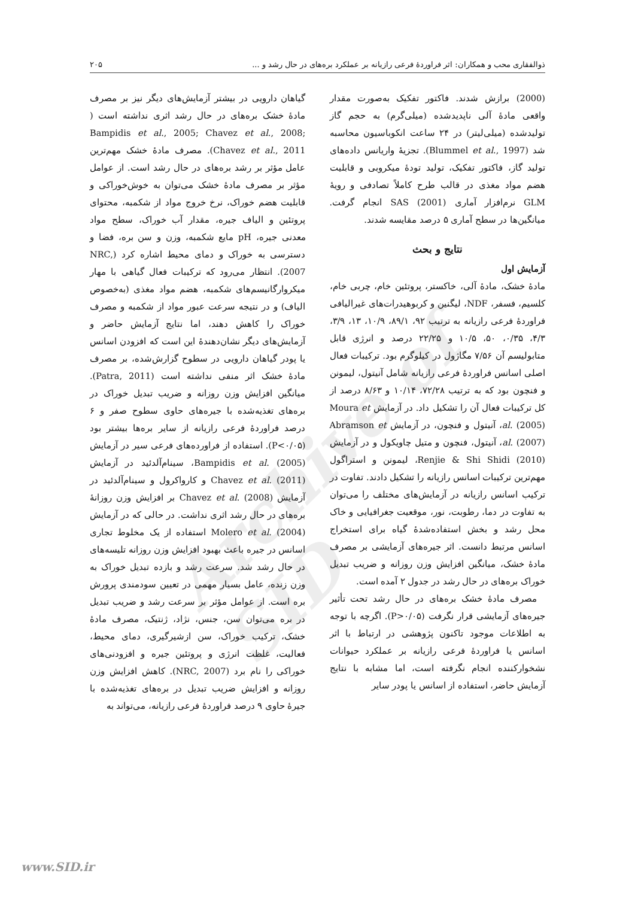ذوالفقاری محب و همکاران: اثر فراوردهٔ فرعی رازیانه بر عملکرد بره‌های در حال رشد و ... ۲۰۵
Archive of SID
(2000) برازش شدند. فاکتور تفکیک به‌صورت مقدار واقعی مادهٔ آلی ناپدیدشده (میلی‌گرم) به حجم گاز تولیدشده (میلی‌لیتر) در ۲۴ ساعت انکوباسیون محاسبه شد (Blummel et al., 1997). تجزیهٔ واریانس داده‌های تولید گاز، فاکتور تفکیک، تولید تودهٔ میکروبی و قابلیت هضم مواد مغذی در قالب طرح کاملاً تصادفی و رویهٔ GLM نرم‌افزار آماری SAS (2001) انجام گرفت. میانگین‌ها در سطح آماری ۵ درصد مقایسه شدند.
نتایج و بحث
آزمایش اول
مادهٔ خشک، مادهٔ آلی، خاکستر، پروتئین خام، چربی خام، کلسیم، فسفر، NDF، لیگنین و کربوهیدرات‌های غیرالیافی فراوردهٔ فرعی رازیانه به ترتیب ۹۲، ۸۹/۱، ۱۰/۹، ۱۳، ۳/۹، ۴/۳، ۰/۳۵، ۵۰، ۱۰/۵ و ۲۲/۲۵ درصد و انرژی قابل متابولیسم آن ۷/۵۶ مگاژول در کیلوگرم بود. ترکیبات فعال اصلی اسانس فراوردهٔ فرعی رازیانه شامل آنیتول، لیمونن و فنچون بود که به ترتیب ۷۲/۲۸، ۱۰/۱۴ و ۸/۶۳ درصد از کل ترکیبات فعال آن را تشکیل داد. در آزمایش Moura et al. (2005)، آنیتول و فنچون، در آزمایش Abramson et al. (2007)، آنیتول، فنچون و متیل چاویکول و در آزمایش Renjie & Shi Shidi (2010)، لیمونن و استراگول مهم‌ترین ترکیبات اسانس رازیانه را تشکیل دادند. تفاوت در ترکیب اسانس رازیانه در آزمایش‌های مختلف را می‌توان به تفاوت در دما، رطوبت، نور، موقعیت جغرافیایی و خاک محل رشد و بخش استفاده‌شدهٔ گیاه برای استخراج اسانس مرتبط دانست. اثر جیره‌های آزمایشی بر مصرف مادهٔ خشک، میانگین افزایش وزن روزانه و ضریب تبدیل خوراک بره‌های در حال رشد در جدول ۲ آمده است.
مصرف مادهٔ خشک بره‌های در حال رشد تحت تأثیر جیره‌های آزمایشی قرار نگرفت (P>۰/۰۵). اگرچه با توجه به اطلاعات موجود تاکنون پژوهشی در ارتباط با اثر اسانس یا فراوردهٔ فرعی رازیانه بر عملکرد حیوانات نشخوارکننده انجام نگرفته است، اما مشابه با نتایج آزمایش حاضر، استفاده از اسانس یا پودر سایر
گیاهان دارویی در بیشتر آزمایش‌های دیگر نیز بر مصرف مادهٔ خشک بره‌های در حال رشد اثری نداشته است ( Bampidis et al., 2005; Chavez et al., 2008; Chavez et al., 2011). مصرف مادهٔ خشک مهم‌ترین عامل مؤثر بر رشد بره‌های در حال رشد است. از عوامل مؤثر بر مصرف مادهٔ خشک می‌توان به خوش‌خوراکی و قابلیت هضم خوراک، نرخ خروج مواد از شکمبه، محتوای پروتئین و الیاف جیره، مقدار آب خوراک، سطح مواد معدنی جیره، pH مایع شکمبه، وزن و سن بره، فضا و دسترسی به خوراک و دمای محیط اشاره کرد (NRC, 2007). انتظار می‌رود که ترکیبات فعال گیاهی با مهار میکروارگانیسم‌های شکمبه، هضم مواد مغذی (به‌خصوص الیاف) و در نتیجه سرعت عبور مواد از شکمبه و مصرف خوراک را کاهش دهند، اما نتایج آزمایش حاضر و آزمایش‌های دیگر نشان‌دهندهٔ این است که افزودن اسانس یا پودر گیاهان دارویی در سطوح گزارش‌شده، بر مصرف مادهٔ خشک اثر منفی نداشته است (Patra, 2011). میانگین افزایش وزن روزانه و ضریب تبدیل خوراک در بره‌های تغذیه‌شده با جیره‌های حاوی سطوح صفر و ۶ درصد فراوردهٔ فرعی رازیانه از سایر بره‌ها بیشتر بود (P<۰/۰۵). استفاده از فراورده‌های فرعی سیر در آزمایش Bampidis et al. (2005)، سینام‌آلدئید در آزمایش Chavez et al. (2011) و کارواکرول و سینام‌آلدئید در آزمایش Chavez et al. (2008) بر افزایش وزن روزانهٔ بره‌های در حال رشد اثری نداشت. در حالی که در آزمایش Molero et al. (2004) استفاده از یک مخلوط تجاری اسانس در جیره باعث بهبود افزایش وزن روزانه تلیسه‌های در حال رشد شد. سرعت رشد و بازده تبدیل خوراک به وزن زنده، عامل بسیار مهمی در تعیین سودمندی پرورش بره است. از عوامل مؤثر بر سرعت رشد و ضریب تبدیل در بره می‌توان سن، جنس، نژاد، ژنتیک، مصرف مادهٔ خشک، ترکیب خوراک، سن ازشیرگیری، دمای محیط، فعالیت، غلظت انرژی و پروتئین جیره و افزودنی‌های خوراکی را نام برد (NRC, 2007). کاهش افزایش وزن روزانه و افزایش ضریب تبدیل در بره‌های تغذیه‌شده با جیرهٔ حاوی ۹ درصد فراوردهٔ فرعی رازیانه، می‌تواند به
www.SID.ir